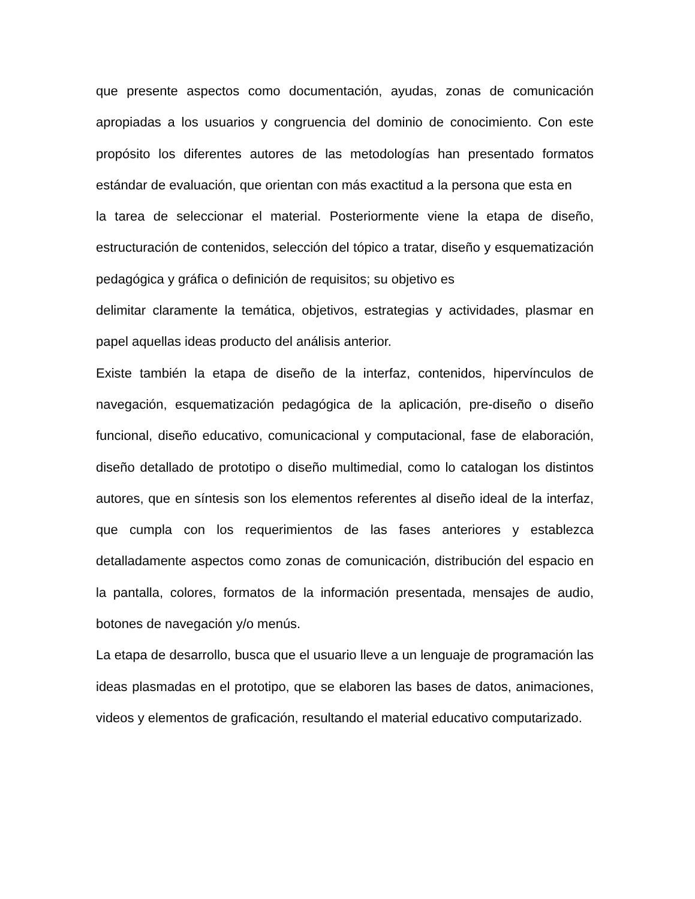que presente aspectos como documentación, ayudas, zonas de comunicación apropiadas a los usuarios y congruencia del dominio de conocimiento. Con este propósito los diferentes autores de las metodologías han presentado formatos estándar de evaluación, que orientan con más exactitud a la persona que esta en
la tarea de seleccionar el material. Posteriormente viene la etapa de diseño, estructuración de contenidos, selección del tópico a tratar, diseño y esquematización pedagógica y gráfica o definición de requisitos; su objetivo es
delimitar claramente la temática, objetivos, estrategias y actividades, plasmar en papel aquellas ideas producto del análisis anterior.
Existe también la etapa de diseño de la interfaz, contenidos, hipervínculos de navegación, esquematización pedagógica de la aplicación, pre-diseño o diseño funcional, diseño educativo, comunicacional y computacional, fase de elaboración, diseño detallado de prototipo o diseño multimedial, como lo catalogan los distintos autores, que en síntesis son los elementos referentes al diseño ideal de la interfaz, que cumpla con los requerimientos de las fases anteriores y establezca detalladamente aspectos como zonas de comunicación, distribución del espacio en la pantalla, colores, formatos de la información presentada, mensajes de audio, botones de navegación y/o menús.
La etapa de desarrollo, busca que el usuario lleve a un lenguaje de programación las ideas plasmadas en el prototipo, que se elaboren las bases de datos, animaciones, videos y elementos de graficación, resultando el material educativo computarizado.